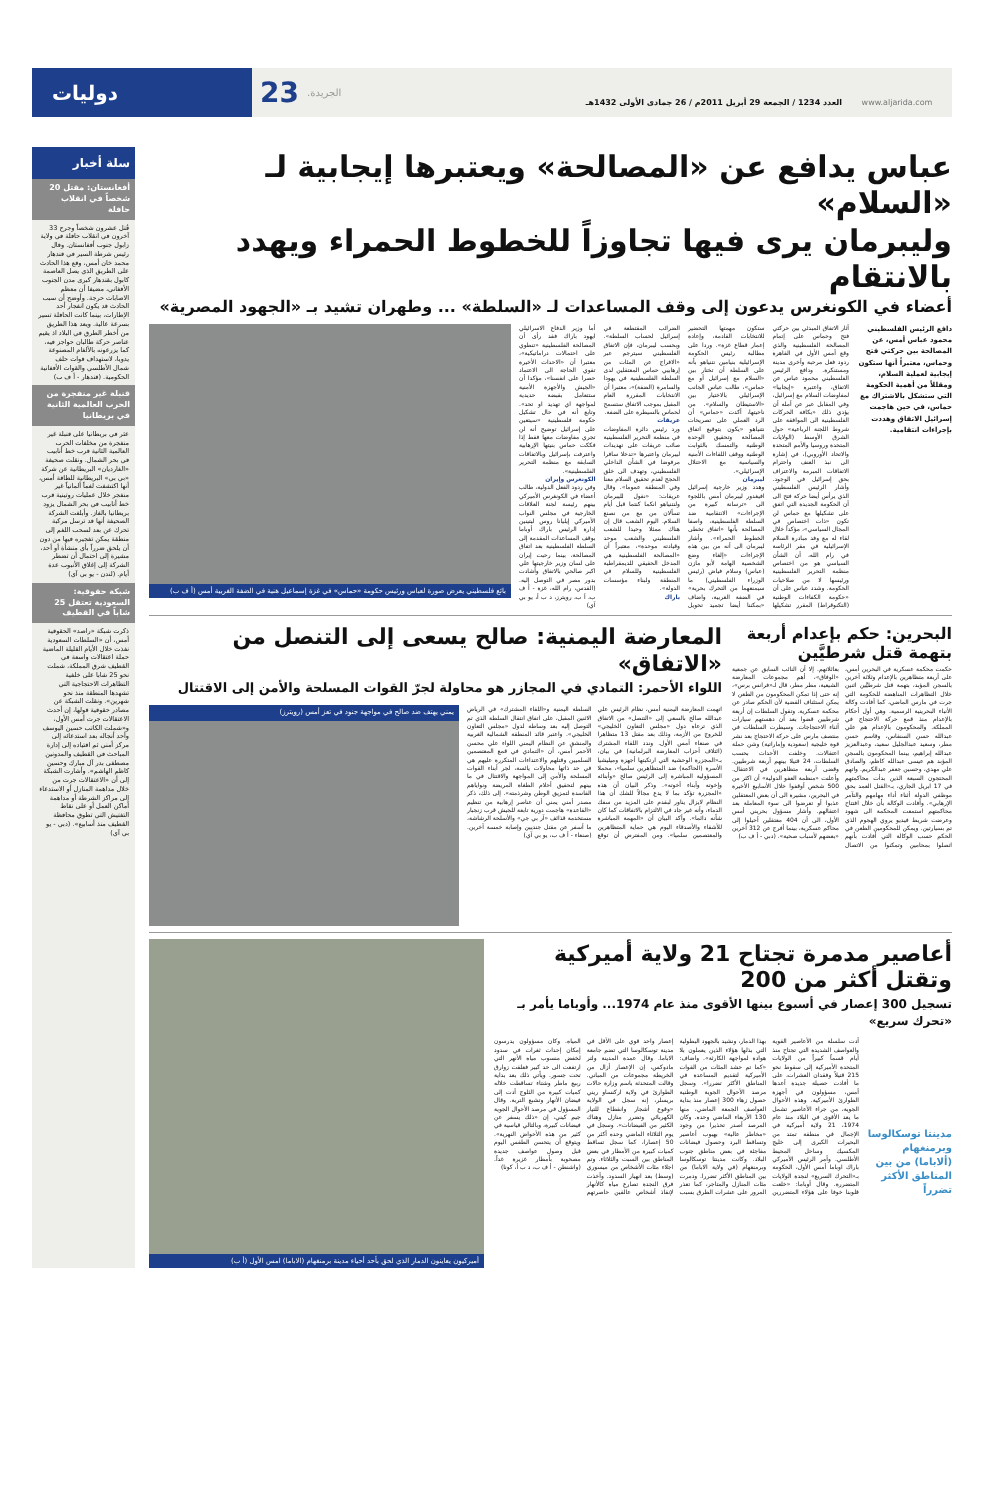www.aljarida.com
العدد 1234 / الجمعة 29 أبريل 2011م / 26 جمادى الأولى 1432هـ
الجريدة.
23
دوليات
عباس يدافع عن «المصالحة» ويعتبرها إيجابية لـ «السلام»
وليبرمان يرى فيها تجاوزاً للخطوط الحمراء ويهدد بالانتقام
أعضاء في الكونغرس يدعون إلى وقف المساعدات لـ «السلطة» ... وطهران تشيد بـ «الجهود المصرية»
دافع الرئيس الفلسطيني محمود عباس أمس، عن المصالحة بين حركتي فتح وحماس، معتبراً أنها ستكون إيجابية لعملية السلام، ومقللاً من أهمية الحكومة التي ستشكل بالاشتراك مع حماس، في حين هاجمت إسرائيل الاتفاق وهددت بإجراءات انتقامية.
أثار الاتفاق المبدئي بين حركتي فتح وحماس على إتمام المصالحة الفلسطينية والذي وقع أمس الأول في القاهرة ردود فعل مرحبة وأخرى مدينة ومستنكرة. ودافع الرئيس الفلسطيني محمود عباس عن الاتفاق، واعتبره «إيجابيا» لمفاوضات السلام مع إسرائيل، وفي المقابل عبر عن أمله أن يؤدي ذلك «بكافة الحركات الفلسطينية الى الموافقة على شروط اللجنة الرباعية» حول الشرق الأوسط (الولايات المتحدة وروسيا والأمم المتحدة والاتحاد الأوروبي)، في إشارة الى نبذ العنف واحترام الاتفاقات المبرمة والاعتراف بحق إسرائيل في الوجود. وأشار الرئيس الفلسطيني الذي يرأس أيضا حركة فتح الى أن الحكومة الجديدة التي اتفق على تشكيلها مع حماس لن تكون «ذات اختصاص في المجال السياسي»، مؤكداً خلال لقاء له مع وفد مبادرة السلام الإسرائيلية في مقر الرئاسة في رام الله، أن الشأن السياسي هو من اختصاص منظمة التحرير الفلسطينية ورئيسها لا من صلاحيات الحكومة. وشدد عباس على أن «حكومة الكفاءات الوطنية (التكنوقراط) المقرر تشكيلها ستكون مهمتها التحضير للانتخابات القادمة، وإعادة إعمار قطاع غزة». وردا على مطالبة رئيس الحكومة الإسرائيلية بنيامين نتنياهو بأنه على السلطة أن تختار بين «السلام مع إسرائيل أو مع حماس»، طالب عباس الجانب الإسرائيلي بالاختيار بين «الاستيطان والسلام». من ناحيتها، أكدت «حماس» أن الرد العملي على تصريحات نتنياهو «يكون بتوقيع اتفاق المصالحة وتحقيق الوحدة الوطنية والتمسك بالثوابت الوطنية ووقف اللقاءات الأمنية والسياسية مع الاحتلال الإسرائيلي».
ليبرمان
وهدد وزير خارجية إسرائيل افيغدور ليبرمان أمس باللجوء الى «ترسانة كبيرة من الإجراءات» الانتقامية ضد السلطة الفلسطينية، واصفا المصالحة بأنها «اتفاق تخطى الخطوط الحمراء». وأشار ليبرمان الى أنه من بين هذه الإجراءات «إلغاء وضع الشخصية الهامة لأبو مازن (عباس) وسلام فياض (رئيس الوزراء الفلسطيني) ما سيمنعهما من التحرك بحرية» في الضفة الغربية، واضاف «بمكننا أيضا تجميد تحويل الضرائب المقتطعة في إسرائيل لحساب السلطة». وبحسب ليبرمان، فإن الاتفاق الفلسطيني سيترجم عبر «الافراج عن المئات من إرهابيي حماس المعتقلين لدى السلطة الفلسطينية في يهودا والسامرة (الضفة)»، معتبرا أن الانتخابات المقررة العام المقبل بموجب الاتفاق ستسمح لحماس بالسيطرة على الضفة.
عريقات
ورد رئيس دائرة المفاوضات في منظمة التحرير الفلسطينية صائب عريقات على تهديدات ليبرمان واعتبرها «تدخلا سافرا مرفوضا في الشأن الداخلي الفلسطيني، وتهدف الى خلق الحجج لعدم تحقيق السلام معنا وفي المنطقة عموما». وقال عريقات: «نقول لليبرمان ولنتنياهو انكما كنتما قبل أيام تسألان من مع من نصنع السلام. اليوم الشعب قال إن هناك ممثلا وحيدا للشعب الفلسطيني والشعب موحد وقيادته موحدة»، معتبراً أن «المصالحة الفلسطينية هي المدخل الحقيقي للديمقراطية الفلسطينية وللسلام في المنطقة ولبناء مؤسسات الدولة».
باراك
أما وزير الدفاع الاسرائيلي ايهود باراك فقد رأى أن المصالحة الفلسطينية «تنطوي على احتمالات دراماتيكية»، معتبرا أن «الاحداث الأخيرة تقوي الحاجة الى الاعتماد حصرا على انفسنا»، مؤكدا أن «الجيش والأجهزة الأمنية ستتعامل بقبضة حديدية لمواجهة اي تهديد او تحد». وتابع أنه في حال تشكيل حكومة فلسطينية «سيتعين على إسرائيل توضيح أنه لن تجري مفاوضات معها فقط إذا فككت حماس بنيتها الإرهابية واعترفت بإسرائيل وبالاتفاقات السابقة مع منظمة التحرير الفلسطينية».
الكونغرس وإيران
وفي ردود الفعل الدولية، طالب أعضاء في الكونغرس الأميركي بينهم رئيسة لجنة العلاقات الخارجية في مجلس النواب الأميركي إيليانا روس ليتينين إدارة الرئيس باراك أوباما بوقف المساعدات المقدمة إلى السلطة الفلسطينية بعد اتفاق المصالحة، بينما رحبت إيران على لسان وزير خارجيتها علي اكبر صالحي بالاتفاق وأشادت بدور مصر في التوصل إليه. (القدس، رام الله، غزة - أ ف ب، أ ب، رويترز، د ب أ، يو بي آي)
بائع فلسطيني يعرض صورة لعباس ورئيس حكومة «حماس» في غزة إسماعيل هنية في الضفة الغربية أمس (أ ف ب)
البحرين: حكم بإعدام أربعة بتهمة قتل شرطيَّين
حكمت محكمة عسكرية في البحرين أمس، على أربعة متظاهرين بالإعدام وثلاثة آخرين بالسجن المؤبد، بتهمة قتل شرطيَّين اثنين خلال التظاهرات المناهضة للحكومة التي جرت في مارس الماضي، كما أفادت وكالة الأنباء البحرينية الرسمية. وهي أول أحكام بالإعدام منذ قمع حركة الاحتجاج في المملكة. والمحكومون بالإعدام هم علي عبدالله حسن السنقاس، وقاسم حسن مطر، وسعيد عبدالجليل سعيد، وعبدالعزيز عبدالله إبراهيم، بينما المحكومون بالسجن المؤبد هم عيسى عبدالله كاظم، والصادق علي مهدي، وحسين جعفر عبدالكريم. واتهم المحتجون السبعة الذين بدأت محاكمتهم في 17 ابريل الجاري، بـ«القتل العمد بحق موظفي الدولة أثناء أداء مهامهم والتآمر الإرهابي». وأفادت الوكالة بأن خلال افتتاح محاكمتهم استمعت المحكمة الى شهود وعرضت شريط فيديو يروي الهجوم الذي تم بسيارتين. ويمكن للمحكومين الطعن في الحكم حسب الوكالة التي أفادت بأنهم اتصلوا بمحامين وتمكنوا من الاتصال بعائلاتهم. إلا أن النائب السابق عن جمعية «الوفاق»، أهم مجموعات المعارضة الشيعية، مطر مطر، قال لـ«فرانس برس»، إنه حتى إذا تمكن المحكومون من الطعن لا يمكن استئناف القضية لأن الحكم صادر عن محكمة عسكرية. وتقول السلطات إن أربعة شرطيين قضوا بعد أن دهستهم سيارات أثناء الاحتجاجات. وسيطرت السلطات في منتصف مارس على حركة الاحتجاج بعد نشر قوة خليجية (سعودية وإماراتية) وشن حملة اعتقالات. وخلفت الأحداث بحسب السلطات، 24 قتيلا بينهم أربعة شرطيين. وقضى أربعة متظاهرين في الاعتقال. وأعلنت «منظمة العفو الدولية» أن اكثر من 500 شخص أوقفوا خلال الأسابيع الأخيرة في البحرين، مشيرة الى أن بعض المعتقلين عذبوا أو تعرضوا الى سوء المعاملة بعد اعتقالهم. وأشار مسؤول بحريني أمس الأول، الى أن 404 معتقلين أحيلوا إلى محاكم عسكرية، بينما أفرج عن 312 آخرين «بعضهم لأسباب صحية». (دبي - أ ف ب)
المعارضة اليمنية: صالح يسعى إلى التنصل من «الاتفاق»
اللواء الأحمر: التمادي في المجازر هو محاولة لجرّ القوات المسلحة والأمن إلى الاقتتال
اتهمت المعارضة اليمنية أمس، نظام الرئيس علي عبدالله صالح بالسعي إلى «التنصل» من الاتفاق الذي ترعاه دول «مجلس التعاون الخليجي» للخروج من الأزمة، وذلك بعد مقتل 13 متظاهرا في صنعاء أمس الأول. وندد اللقاء المشترك (ائتلاف أحزاب المعارضة البرلمانية) في بيان، بـ«المجزرة الوحشية التي ارتكبتها أجهزة وميليشيا الأسرة (الحاكمة) ضد المتظاهرين سلميا»، محملا المسؤولية المباشرة إلى الرئيس صالح «وأبنائه وإخوته وأبناء أخوته». وذكر البيان أن هذه «المجزرة تؤكد بما لا يدع مجالاً للشك أن هذا النظام لايزال يناور لبقدم على المزيد من سفك الدماء، وأنه غير جاد في الالتزام بالاتفاقات كما كان شأنه دائما». وأكد البيان أن «المهمة المباشرة للأشقاء والأصدقاء اليوم هي حماية المتظاهرين والمعتصمين سلميا». ومن المفترض أن توقع السلطة اليمنية و«اللقاء المشترك» في الرياض الاثنين المقبل، على اتفاق انتقال السلطة الذي تم التوصل إليه بعد وساطة لدول «مجلس التعاون الخليجي». واعتبر قائد المنطقة الشمالية الغربية والمنشق عن النظام اليمني اللواء علي محسن الأحمر أمس، أن «التمادي في قمع المعتصمين السلميين وقتلهم والاعتداءات المتكررة عليهم هي في حد ذاتها محاولات يائسة، لجر أبناء القوات المسلحة والأمن إلى المواجهة والاقتتال في ما بينهم لتحقيق أحلام الطغاة المريضة ونواياهم الفاسدة لتمزيق الوطن وشرذمته». إلى ذلك، ذكر مصدر أمني يمني أن عناصر إرهابية من تنظيم «القاعدة» هاجمت دورية تابعة للجيش قرب زنجبار مستخدمة قذائف «آر بي جي» والأسلحة الرشاشة، ما أسفر عن مقتل جنديين وإصابة خمسة آخرين. (صنعاء - أ ف ب، يو بي آي)
يمني يهتف ضد صالح في مواجهة جنود في تعز أمس (رويترز)
أعاصير مدمرة تجتاح 21 ولاية أميركية وتقتل أكثر من 200
تسجيل 300 إعصار في أسبوع بينها الأقوى منذ عام 1974... وأوباما يأمر بـ «تحرك سريع»
مدينتا توسكالوسا وبرمنغهام (ألاباما) من بين المناطق الأكثر تضرراً
أدت سلسلة من الأعاصير القوية والعواصف الشديدة التي تجتاح منذ أيام قسماً كبيراً من الولايات المتحدة الأميركية إلى سقوط نحو 215 قتيلاً وفقدان العشرات، على ما أفادت حصيلة جديدة أعدها أمس، مسؤولون في أجهزة الطوارئ الأميركية. وهذه الأحوال الجوية، من جراء الأعاصير تشمل ما يعد الأقوى في البلاد منذ عام 1974، 21 ولاية أميركية في الإجمال في منطقة تمتد من البحيرات الكبرى إلى خليج المكسيك وساحل المحيط الأطلسي. وأمر الرئيس الأميركي باراك اوباما أمس الأول، الحكومة بـ«التحرك السريع» لنجدة الولايات المتضررة. وقال أوباما: «خلعت قلوبنا خوفا على هؤلاء المتضررين بهذا الدمار، ونشيد بالجهود البطولية التي بذلها هؤلاء الذين يعملون بلا هوادة لمواجهة الكارثة». واضاف: «كما تم حشد المئات من القوات الأميركية لتقديم المساعدة في المناطق الأكثر تضررا». وسجل مرصد الأحوال الجوية الوطنية حصول زهاء 300 إعصار منذ بداية العواصف الجمعة الماضي، منها 130 الأربعاء الماضي وحده. وكان المرصد أصدر تحذيرا من وجود «مخاطر عالية» بهبوب أعاصير وتساقط البرد وحصول فيضانات مفاجئة في بعض مناطق جنوب البلاد. وكانت مدينتا توسكالوسا وبرمنغهام (في ولاية الاباما) من بين المناطق الأكثر تضررا. ودمرت مئات المنازل والمتاجر، كما تعذر المرور على عشرات الطرق بسبب إعصار واحد قوي على الأقل في مدينة توسكالوسا التي تضم جامعة الاباما. وقال عمدة المدينة ولتر مادوكس، إن الإعصار أزال من الخريطة مجموعات من المباني. وقالت المتحدثة باسم وزارة حالات الطوارئ في ولاية اركنساو ريني بريسلر، إنه سجل في الولاية «وقوع أشجار وانقطاع للتيار الكهربائي وتضرر منازل وهناك الكثير من الفيضانات». وسجل في يوم الثلاثاء الماضي وحده أكثر من 50 إعصارا، كما سجل تساقط كميات كبيرة من الأمطار في بعض المناطق بين السبت والثلاثاء. وتم اجلاء مئات الأشخاص من ميسوري (وسط) بعد انهيار السدود. وأخذت فرق النجدة تصارع مياه كالأنهار لإنقاذ أشخاص عالقين حاصرتهم المياه. وكان مسؤولون يدرسون إمكان إحداث ثغرات في سدود لخفض منسوب مياه الأنهر التي ارتفعت الى حد كبير فعلقت زوارق تحت جسور. ويأتي ذلك بعد بداية ربيع ماطر وشتاء تساقطت خلاله كميات كبيرة من الثلوج أدت إلى فيضان الأنهار وتشبع التربة. وقال المسؤول في مرصد الأحوال الجوية جيم كيني، إن «ذلك يسفر عن فيضانات كبيرة، وبالتالي قياسية في كثير من هذه الأحواض النهرية». ويتوقع أن يتحسن الطقس اليوم قبل وصول عواصف جديدة مصحوبة بأمطار غزيرة غداً. (واشنطن - أ ف ب، د ب أ، كونا)
أميركيون يعاينون الدمار الذي لحق بأحد أحياء مدينة برمنغهام (الاباما) امس الأول (أ ب)
سلة أخبار
أفغانستان: مقتل 20 شخصاً في انقلاب حافلة
قُتل عشرون شخصاً وجرح 33 آخرون في انقلاب حافلة في ولاية زابول جنوب أفغانستان. وقال رئيس شرطة السير في قندهار محمد خان أمس، وقع هذا الحادث على الطريق الذي يصل العاصمة كابول بقندهار كبرى مدن الجنوب الأفغاني، مضيفا أن معظم الاصابات حرجة. وأوضح أن سبب الحادث قد يكون انفجار أحد الإطارات، بينما كانت الحافلة تسير بسرعة عالية. ويعد هذا الطريق من أخطر الطرق في البلاد اذ يقيم عناصر حركة طالبان حواجز فيه، كما يزرعونه بالألغام المصنوعة يدويا، لاستهداف قوات حلف شمال الأطلسي والقوات الأفغانية الحكومية. (قندهار - أ ف ب)
قنبلة غير منفجرة من الحرب العالمية الثانية في بريطانيا
عثر في بريطانيا على قنبلة غير منفجرة من مخلفات الحرب العالمية الثانية قرب خط أنابيب في بحر الشمال. ونقلت صحيفة «الغارديان» البريطانية عن شركة «بي بي» البريطانية للطاقة أمس، أنها اكتشفت لغماً ألمانياً غير منفجر خلال عمليات روتينية قرب خط أنابيب في بحر الشمال يزود بريطانيا بالغاز. وأبلغت الشركة الصحيفة أنها قد ترسل مركبة تحرك عن بعد لسحب اللغم إلى منطقة يمكن تفجيره فيها من دون أن يلحق ضرراً بأي منشأة أو أحد، مشيرة إلى احتمال أن تضطر الشركة إلى إغلاق الأنبوب عدة أيام. (لندن - يو بي آي)
شبكة حقوقية: السعودية تعتقل 25 شاباً في القطيف
ذكرت شبكة «راصد» الحقوقية أمس، أن «السلطات السعودية نفذت خلال الأيام القليلة الماضية حملة اعتقالات واسعة في القطيف شرق المملكة، شملت نحو 25 شابا على خلفية التظاهرات الاحتجاجية التي تشهدها المنطقة منذ نحو شهرين». ونقلت الشبكة عن مصادر حقوقية قولها، إن أحدث الاعتقالات جرت أمس الأول، و«شملت الكاتب حسين اليوسف وأحد أنجاله بعد استدعائه إلى مركز أمني ثم اقتياده إلى إدارة المباحث في القطيف والمدونين مصطفى بدر آل مبارك وحسين كاظم الهاشم». وأشارت الشبكة إلى أن «الاعتقالات جرت من خلال مداهمة المنازل أو الاستدعاء إلى مراكز الشرطة أو مداهمة أماكن العمل أو على نقاط التفتيش التي تطوق محافظة القطيف منذ أسابيع». (دبي - يو بي آي)